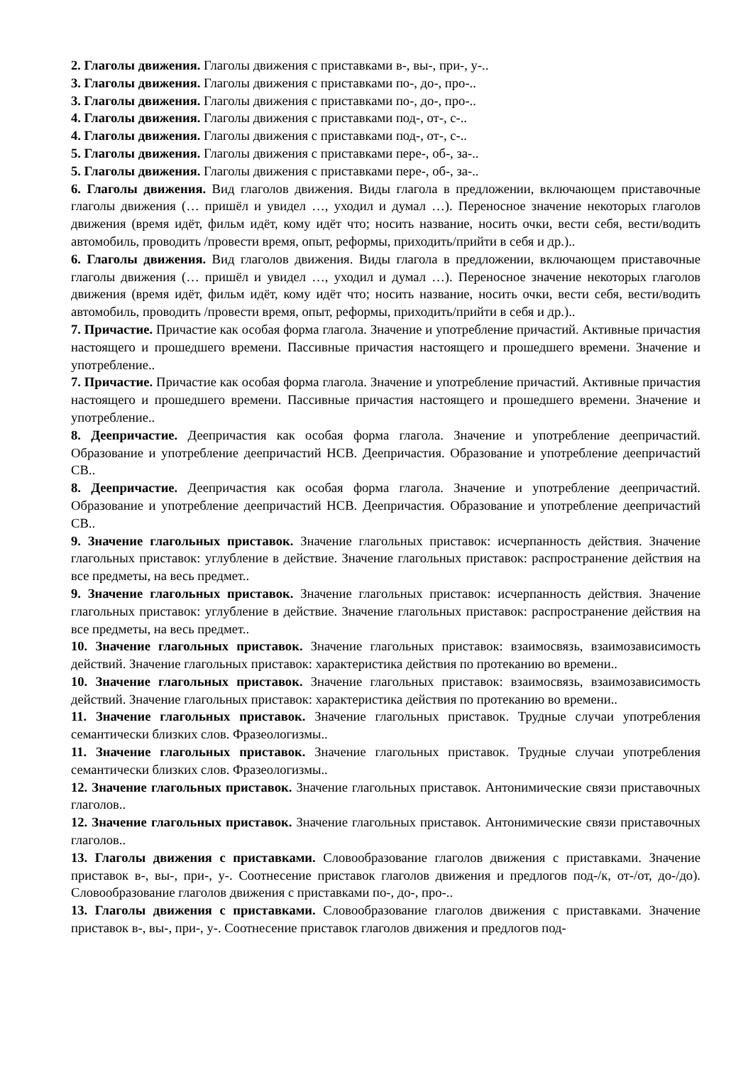2. Глаголы движения. Глаголы движения с приставками в-, вы-, при-, у-..
3. Глаголы движения. Глаголы движения с приставками по-, до-, про-..
3. Глаголы движения. Глаголы движения с приставками по-, до-, про-..
4. Глаголы движения. Глаголы движения с приставками под-, от-, с-..
4. Глаголы движения. Глаголы движения с приставками под-, от-, с-..
5. Глаголы движения. Глаголы движения с приставками пере-, об-, за-..
5. Глаголы движения. Глаголы движения с приставками пере-, об-, за-..
6. Глаголы движения. Вид глаголов движения. Виды глагола в предложении, включающем приставочные глаголы движения (… пришёл и увидел …, уходил и думал …). Переносное значение некоторых глаголов движения (время идёт, фильм идёт, кому идёт что; носить название, носить очки, вести себя, вести/водить автомобиль, проводить /провести время, опыт, реформы, приходить/прийти в себя и др.)..
6. Глаголы движения. Вид глаголов движения. Виды глагола в предложении, включающем приставочные глаголы движения (… пришёл и увидел …, уходил и думал …). Переносное значение некоторых глаголов движения (время идёт, фильм идёт, кому идёт что; носить название, носить очки, вести себя, вести/водить автомобиль, проводить /провести время, опыт, реформы, приходить/прийти в себя и др.)..
7. Причастие. Причастие как особая форма глагола. Значение и употребление причастий. Активные причастия настоящего и прошедшего времени. Пассивные причастия настоящего и прошедшего времени. Значение и употребление..
7. Причастие. Причастие как особая форма глагола. Значение и употребление причастий. Активные причастия настоящего и прошедшего времени. Пассивные причастия настоящего и прошедшего времени. Значение и употребление..
8. Деепричастие. Деепричастия как особая форма глагола. Значение и употребление деепричастий. Образование и употребление деепричастий НСВ. Деепричастия. Образование и употребление деепричастий СВ..
8. Деепричастие. Деепричастия как особая форма глагола. Значение и употребление деепричастий. Образование и употребление деепричастий НСВ. Деепричастия. Образование и употребление деепричастий СВ..
9. Значение глагольных приставок. Значение глагольных приставок: исчерпанность действия. Значение глагольных приставок: углубление в действие. Значение глагольных приставок: распространение действия на все предметы, на весь предмет..
9. Значение глагольных приставок. Значение глагольных приставок: исчерпанность действия. Значение глагольных приставок: углубление в действие. Значение глагольных приставок: распространение действия на все предметы, на весь предмет..
10. Значение глагольных приставок. Значение глагольных приставок: взаимосвязь, взаимозависимость действий. Значение глагольных приставок: характеристика действия по протеканию во времени..
10. Значение глагольных приставок. Значение глагольных приставок: взаимосвязь, взаимозависимость действий. Значение глагольных приставок: характеристика действия по протеканию во времени..
11. Значение глагольных приставок. Значение глагольных приставок. Трудные случаи употребления семантически близких слов. Фразеологизмы..
11. Значение глагольных приставок. Значение глагольных приставок. Трудные случаи употребления семантически близких слов. Фразеологизмы..
12. Значение глагольных приставок. Значение глагольных приставок. Антонимические связи приставочных глаголов..
12. Значение глагольных приставок. Значение глагольных приставок. Антонимические связи приставочных глаголов..
13. Глаголы движения с приставками. Словообразование глаголов движения с приставками. Значение приставок в-, вы-, при-, у-. Соотнесение приставок глаголов движения и предлогов под-/к, от-/от, до-/до). Словообразование глаголов движения с приставками по-, до-, про-..
13. Глаголы движения с приставками. Словообразование глаголов движения с приставками. Значение приставок в-, вы-, при-, у-. Соотнесение приставок глаголов движения и предлогов под-